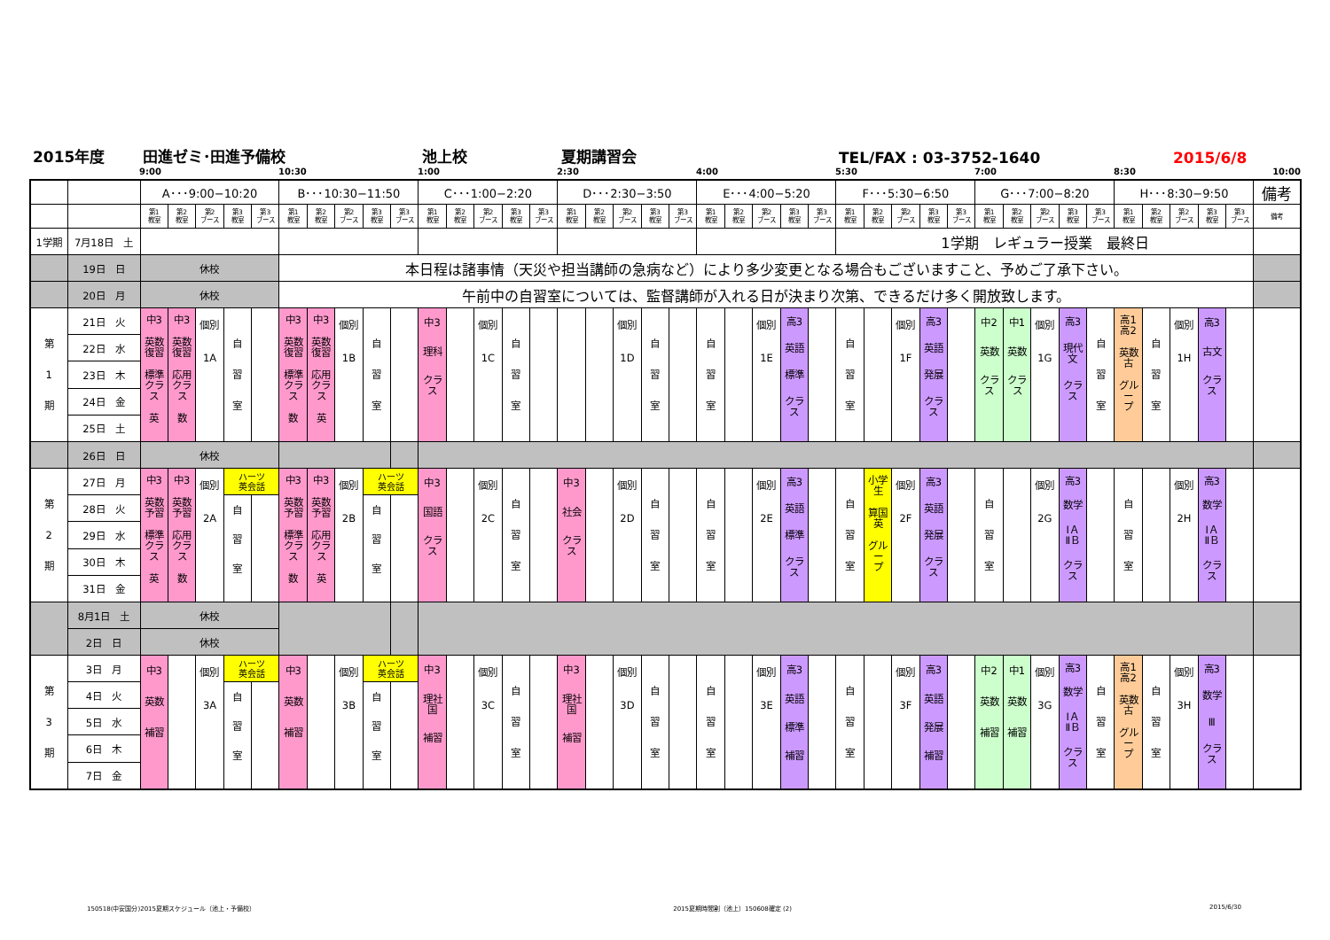2015年度 田進ゼミ･田進予備校 池上校 夏期講習会 TEL/FAX : 03-3752-1640 2015/6/8
9:00 10:30 1:00 2:30 4:00 5:30 7:00 8:30 10:00
| | | A･･･9:00−10:20 | | | | | B･･･10:30−11:50 | | | | | C･･･1:00−2:20 | | | | | D･･･2:30−3:50 | | | | | E･･･4:00−5:20 | | | | | F･･･5:30−6:50 | | | | | G･･･7:00−8:20 | | | | | H･･･8:30−9:50 | | | | | 備考 |
| | | 第1 教室 | 第2 教室 | 第2 ブース | 第3 教室 | 第3 ブース | 第1 教室 | 第2 教室 | 第2 ブース | 第3 教室 | 第3 ブース | 第1 教室 | 第2 教室 | 第2 ブース | 第3 教室 | 第3 ブース | 第1 教室 | 第2 教室 | 第2 ブース | 第3 教室 | 第3 ブース | 第1 教室 | 第2 教室 | 第2 ブース | 第3 教室 | 第3 ブース | 第1 教室 | 第2 教室 | 第2 ブース | 第3 教室 | 第3 ブース | 第1 教室 | 第2 教室 | 第2 ブース | 第3 教室 | 第3 ブース | 第1 教室 | 第2 教室 | 第2 ブース | 第3 教室 | 第3 ブース | 備考 |
| 1学期 | 7月18日 土 | | | | | | | | | | | | | | | | | | | | | | | | | | 1学期 レギュラー授業 最終日 | | | | | | | | | | | | | | | |
| | 19日 日 | 休校 | | | | | 本日程は諸事情（天災や担当講師の急病など）により多少変更となる場合もございますこと、予めご了承下さい。 | | | | | | | | | | | | | | | | | | | | | | | | | | | | | | | | | | | |
| | 20日 月 | 休校 | | | | | 午前中の自習室については、監督講師が入れる日が決まり次第、できるだけ多く開放致します。 | | | | | | | | | | | | | | | | | | | | | | | | | | | | | | | | | | | |
| 第 1 期 | 21日 火 | 中3 英数 復習 標準 クラス 英 | 中3 英数 復習 応用 クラス 数 | 個別 1A | 自 習 室 | | 中3 英数 復習 標準 クラス 数 | 中3 英数 復習 応用 クラス 英 | 個別 1B | 自 習 室 | | 中3 理科 クラス | | 個別 1C | 自 習 室 | | | | 個別 1D | 自 習 室 | | 自 習 室 | | 個別 1E | 高3 英語 標準 クラス | | 自 習 室 | | 個別 1F | 高3 英語 発展 クラス | | 中2 英数 クラス | 中1 英数 クラス | 個別 1G | 高3 現代 文 クラス | 自 習 室 | 高1 高2 英数 古 グルー プ | 自 習 室 | 個別 1H | 高3 古文 クラス | | |
| | 22日 水 | | | | | | | | | | | | | | | | | | | | | | | | | | | | | | | | | | | | | | | | | |
| | 23日 木 | | | | | | | | | | | | | | | | | | | | | | | | | | | | | | | | | | | | | | | | | |
| | 24日 金 | | | | | | | | | | | | | | | | | | | | | | | | | | | | | | | | | | | | | | | | | |
| | 25日 土 | | | | | | | | | | | | | | | | | | | | | | | | | | | | | | | | | | | | | | | | | |
| | 26日 日 | 休校 | | | | | | | | | | | | | | | | | | | | | | | | | | | | | | | | | | | | | | | | |
| 第 2 期 | 27日 月 | 中3 英数 予習 標準 クラス 英 | 中3 英数 予習 応用 クラス 数 | 個別 2A | ハーツ 英会話 | | 中3 英数 予習 標準 クラス 数 | 中3 英数 予習 応用 クラス 英 | 個別 2B | ハーツ 英会話 | | 中3 国語 クラス | | 個別 2C | 自 習 室 | | 中3 社会 クラス | | 個別 2D | 自 習 室 | | 自 習 室 | | 個別 2E | 高3 英語 標準 クラス | | 自 習 室 | 小学 生 算国 英 グルー プ | 個別 2F | 高3 英語 発展 クラス | | 自 習 室 | | 個別 2G | 高3 数学 ⅠＡ ⅡＢ クラス | | 自 習 室 | | 個別 2H | 高3 数学 ⅠＡ ⅡＢ クラス | | |
| | 28日 火 | | | | 自 習 室 | | | | | 自 習 室 | | | | | | | | | | | | | | | | | | | | | | | | | | | | | | | | |
| | 29日 水 | | | | | | | | | | | | | | | | | | | | | | | | | | | | | | | | | | | | | | | | | |
| | 30日 木 | | | | | | | | | | | | | | | | | | | | | | | | | | | | | | | | | | | | | | | | | |
| | 31日 金 | | | | | | | | | | | | | | | | | | | | | | | | | | | | | | | | | | | | | | | | | |
| | 8月1日 土 | 休校 | | | | | | | | | | | | | | | | | | | | | | | | | | | | | | | | | | | | | | | | |
| | 2日 日 | 休校 | | | | | | | | | | | | | | | | | | | | | | | | | | | | | | | | | | | | | | | | |
| 第 3 期 | 3日 月 | 中3 英数 補習 | | 個別 3A | ハーツ 英会話 | | 中3 英数 補習 | | 個別 3B | ハーツ 英会話 | | 中3 理社 国 補習 | | 個別 3C | 自 習 室 | | 中3 理社 国 補習 | | 個別 3D | 自 習 室 | | 自 習 室 | | 個別 3E | 高3 英語 標準 補習 | | 自 習 室 | | 個別 3F | 高3 英語 発展 補習 | | 中2 英数 補習 | 中1 英数 補習 | 個別 3G | 高3 数学 ⅠＡ ⅡＢ クラス | 自 習 室 | 高1 高2 英数 古 グルー プ | 自 習 室 | 個別 3H | 高3 数学 Ⅲ クラス | | |
| | 4日 火 | | | | 自 習 室 | | | | | 自 習 室 | | | | | | | | | | | | | | | | | | | | | | | | | | | | | | | | |
| | 5日 水 | | | | | | | | | | | | | | | | | | | | | | | | | | | | | | | | | | | | | | | | | |
| | 6日 木 | | | | | | | | | | | | | | | | | | | | | | | | | | | | | | | | | | | | | | | | | |
| | 7日 金 | | | | | | | | | | | | | | | | | | | | | | | | | | | | | | | | | | | | | | | | | |
150518(中安国分)2015夏期スケジュール（池上・予備校） 2015夏期時間割（池上）150608確定 (2) 2015/6/30